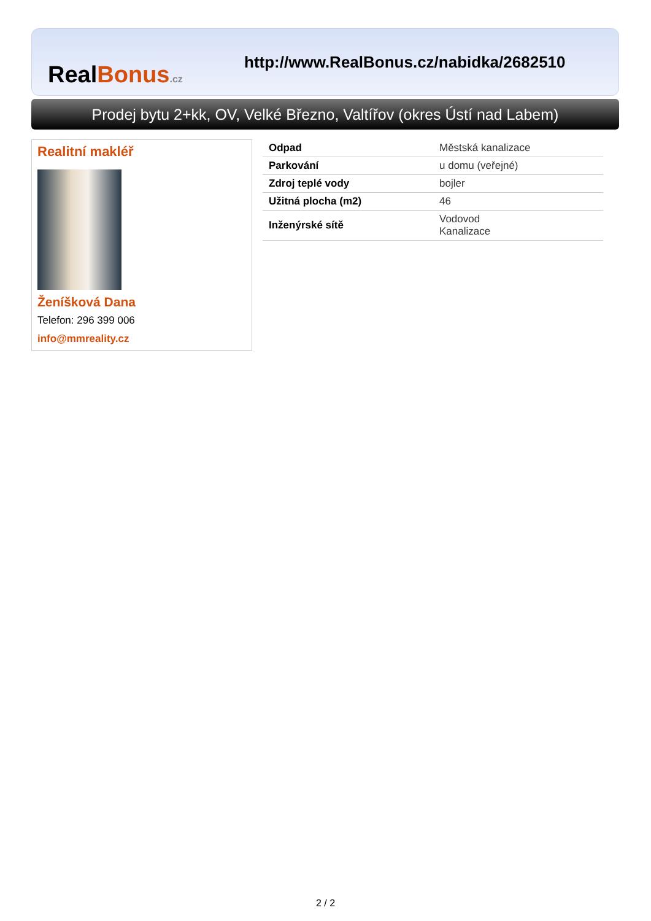RealBonus.cz
http://www.RealBonus.cz/nabidka/2682510
Prodej bytu 2+kk, OV, Velké Březno, Valtířov (okres Ústí nad Labem)
Realitní makléř
Ženíšková Dana
Telefon: 296 399 006
info@mmreality.cz
| Odpad | Městská kanalizace |
| Parkování | u domu (veřejné) |
| Zdroj teplé vody | bojler |
| Užitná plocha (m2) | 46 |
| Inženýrské sítě | Vodovod Kanalizace |
2 / 2